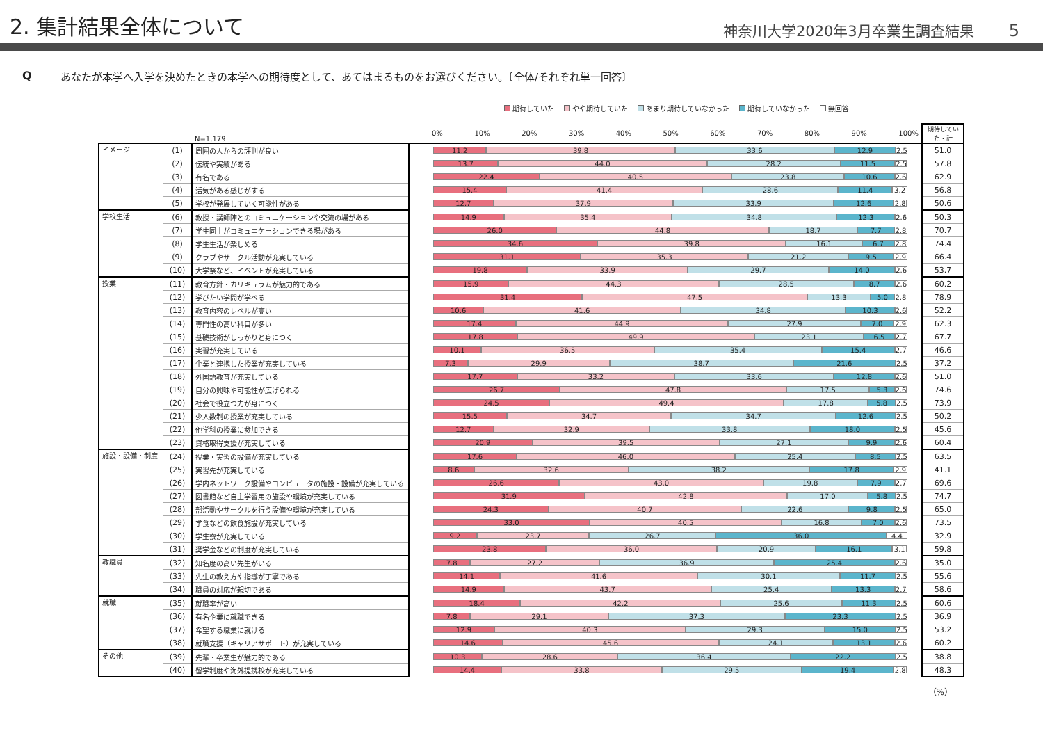2. 集計結果全体について
神奈川大学2020年3月卒業生調査結果 5
Qあなたが本学へ入学を決めたときの本学への期待度として、あてはまるものをお選びください。〔全体/それぞれ単一回答〕
期待していた やや期待していた あまり期待していなかった 期待していなかった 無回答
| | | N=1,179 | | 0% 10% 20% 30% 40% 50% 60% 70% 80% 90% 100% | 期待してい た・計 |
| イメージ | (1) | 周囲の人からの評判が良い | | 11.2 39.8 33.6 12.9 2.5 | 51.0 |
| | (2) | 伝統や実績がある | | 13.7 44.0 28.2 11.5 2.5 | 57.8 |
| | (3) | 有名である | | 22.4 40.5 23.8 10.6 2.6 | 62.9 |
| | (4) | 活気がある感じがする | | 15.4 41.4 28.6 11.4 3.2 | 56.8 |
| | (5) | 学校が発展していく可能性がある | | 12.7 37.9 33.9 12.6 2.8 | 50.6 |
| 学校生活 | (6) | 教授・講師陣とのコミュニケーションや交流の場がある | | 14.9 35.4 34.8 12.3 2.6 | 50.3 |
| | (7) | 学生同士がコミュニケーションできる場がある | | 26.0 44.8 18.7 7.7 2.8 | 70.7 |
| | (8) | 学生生活が楽しめる | | 34.6 39.8 16.1 6.7 2.8 | 74.4 |
| | (9) | クラブやサークル活動が充実している | | 31.1 35.3 21.2 9.5 2.9 | 66.4 |
| | (10) | 大学祭など、イベントが充実している | | 19.8 33.9 29.7 14.0 2.6 | 53.7 |
| 授業 | (11) | 教育方針・カリキュラムが魅力的である | | 15.9 44.3 28.5 8.7 2.6 | 60.2 |
| | (12) | 学びたい学問が学べる | | 31.4 47.5 13.3 5.0 2.8 | 78.9 |
| | (13) | 教育内容のレベルが高い | | 10.6 41.6 34.8 10.3 2.6 | 52.2 |
| | (14) | 専門性の高い科目が多い | | 17.4 44.9 27.9 7.0 2.9 | 62.3 |
| | (15) | 基礎技術がしっかりと身につく | | 17.8 49.9 23.1 6.5 2.7 | 67.7 |
| | (16) | 実習が充実している | | 10.1 36.5 35.4 15.4 2.7 | 46.6 |
| | (17) | 企業と連携した授業が充実している | | 7.3 29.9 38.7 21.6 2.5 | 37.2 |
| | (18) | 外国語教育が充実している | | 17.7 33.2 33.6 12.8 2.6 | 51.0 |
| | (19) | 自分の興味や可能性が広げられる | | 26.7 47.8 17.5 5.3 2.6 | 74.6 |
| | (20) | 社会で役立つ力が身につく | | 24.5 49.4 17.8 5.8 2.5 | 73.9 |
| | (21) | 少人数制の授業が充実している | | 15.5 34.7 34.7 12.6 2.5 | 50.2 |
| | (22) | 他学科の授業に参加できる | | 12.7 32.9 33.8 18.0 2.5 | 45.6 |
| | (23) | 資格取得支援が充実している | | 20.9 39.5 27.1 9.9 2.6 | 60.4 |
| 施設・設備・制度 | (24) | 授業・実習の設備が充実している | | 17.6 46.0 25.4 8.5 2.5 | 63.5 |
| | (25) | 実習先が充実している | | 8.6 32.6 38.2 17.8 2.9 | 41.1 |
| | (26) | 学内ネットワーク設備やコンピュータの施設・設備が充実している | | 26.6 43.0 19.8 7.9 2.7 | 69.6 |
| | (27) | 図書館など自主学習用の施設や環境が充実している | | 31.9 42.8 17.0 5.8 2.5 | 74.7 |
| | (28) | 部活動やサークルを行う設備や環境が充実している | | 24.3 40.7 22.6 9.8 2.5 | 65.0 |
| | (29) | 学食などの飲食施設が充実している | | 33.0 40.5 16.8 7.0 2.6 | 73.5 |
| | (30) | 学生寮が充実している | | 9.2 23.7 26.7 36.0 4.4 | 32.9 |
| | (31) | 奨学金などの制度が充実している | | 23.8 36.0 20.9 16.1 3.1 | 59.8 |
| 教職員 | (32) | 知名度の高い先生がいる | | 7.8 27.2 36.9 25.4 2.6 | 35.0 |
| | (33) | 先生の教え方や指導が丁寧である | | 14.1 41.6 30.1 11.7 2.5 | 55.6 |
| | (34) | 職員の対応が親切である | | 14.9 43.7 25.4 13.3 2.7 | 58.6 |
| 就職 | (35) | 就職率が高い | | 18.4 42.2 25.6 11.3 2.5 | 60.6 |
| | (36) | 有名企業に就職できる | | 7.8 29.1 37.3 23.3 2.5 | 36.9 |
| | (37) | 希望する職業に就ける | | 12.9 40.3 29.3 15.0 2.5 | 53.2 |
| | (38) | 就職支援（キャリアサポート）が充実している | | 14.6 45.6 24.1 13.1 2.6 | 60.2 |
| その他 | (39) | 先輩・卒業生が魅力的である | | 10.3 28.6 36.4 22.2 2.5 | 38.8 |
| | (40) | 留学制度や海外提携校が充実している | | 14.4 33.8 29.5 19.4 2.8 | 48.3 |
（%）